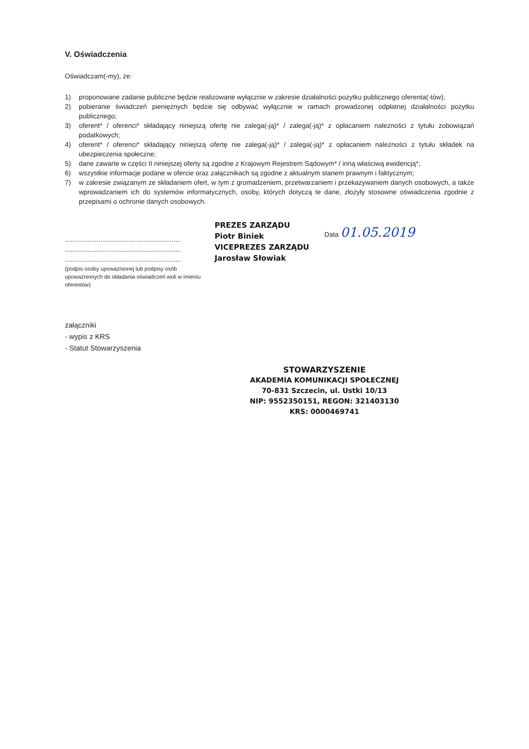V. Oświadczenia
Oświadczam(-my), że:
1) proponowane zadanie publiczne będzie realizowane wyłącznie w zakresie działalności pożytku publicznego oferenta(-tów);
2) pobieranie świadczeń pieniężnych będzie się odbywać wyłącznie w ramach prowadzonej odpłatnej działalności pożytku publicznego;
3) oferent* / oferenci* składający niniejszą ofertę nie zalega(-ją)* / zalega(-ją)* z opłacaniem należności z tytułu zobowiązań podatkowych;
4) oferent* / oferenci* składający niniejszą ofertę nie zalega(-ją)* / zalega(-ją)* z opłacaniem należności z tytułu składek na ubezpieczenia społeczne;
5) dane zawarte w części II niniejszej oferty są zgodne z Krajowym Rejestrem Sądowym* / inną właściwą ewidencją*;
6) wszystkie informacje podane w ofercie oraz załącznikach są zgodne z aktualnym stanem prawnym i faktycznym;
7) w zakresie związanym ze składaniem ofert, w tym z gromadzeniem, przetwarzaniem i przekazywaniem danych osobowych, a także wprowadzaniem ich do systemów informatycznych, osoby, których dotyczą te dane, złożyły stosowne oświadczenia zgodnie z przepisami o ochronie danych osobowych.
..............................................................
..............................................................
..............................................................
(podpis osoby upoważnionej lub podpisy osób upoważnionych do składania oświadczeń woli w imieniu oferentów)
PREZES ZARZĄDU
Piotr Biniek
VICEPREZES ZARZĄDU
Jarosław Słowiak
Data 01.05.2019
załączniki
- wypis z KRS
- Statut Stowarzyszenia
STOWARZYSZENIE
AKADEMIA KOMUNIKACJI SPOŁECZNEJ
70-831 Szczecin, ul. Ustki 10/13
NIP: 9552350151, REGON: 321403130
KRS: 0000469741